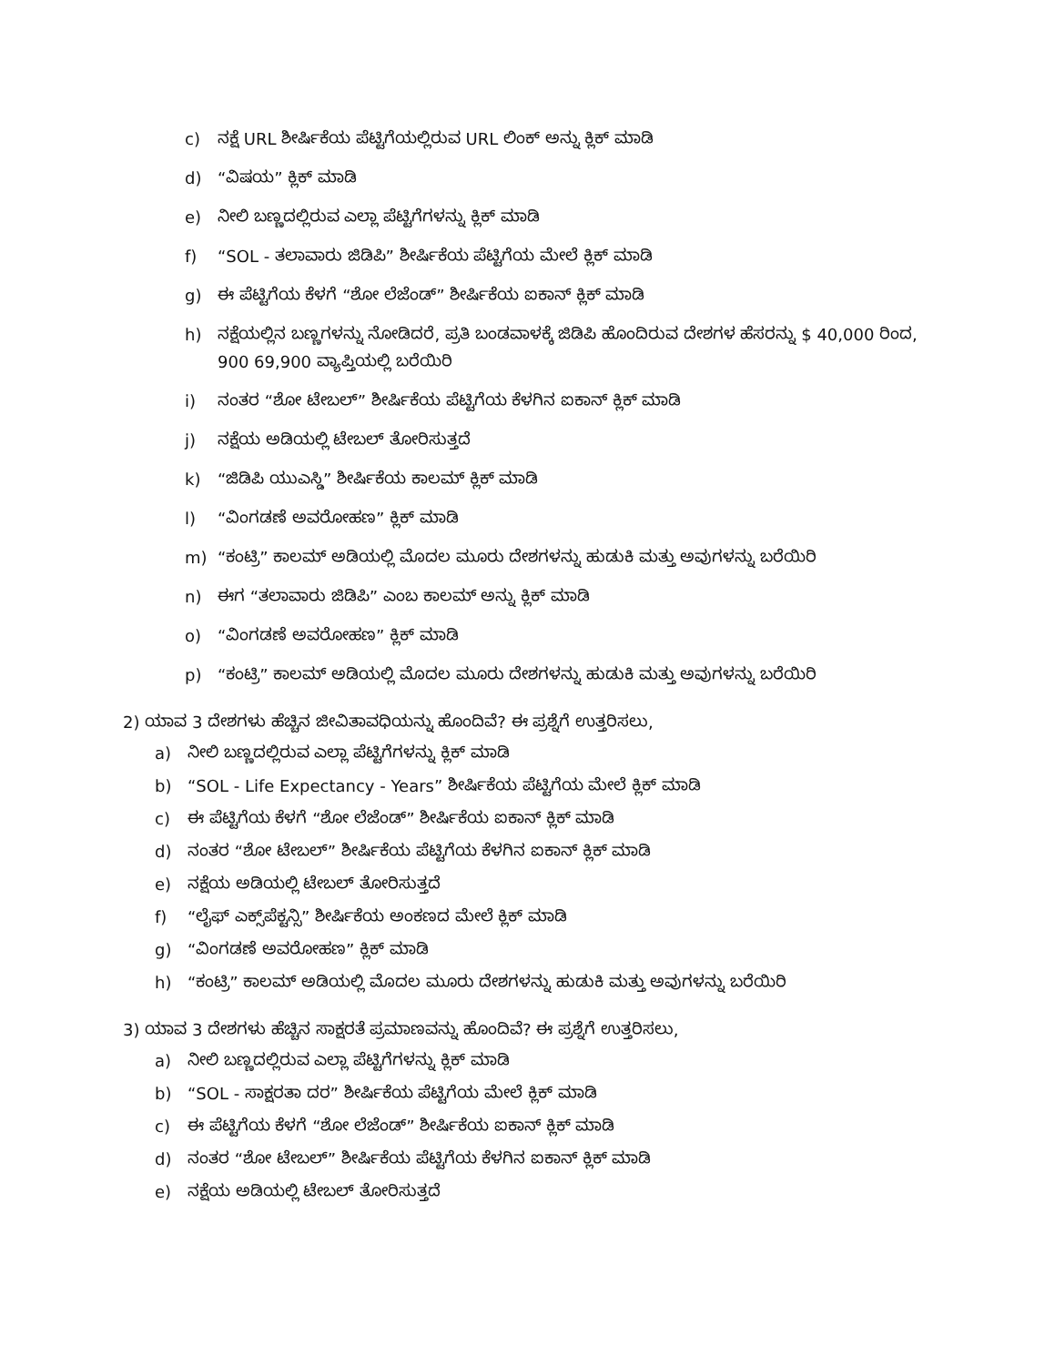c) ನಕ್ಷೆ URL ಶೀರ್ಷಿಕೆಯ ಪೆಟ್ಟಿಗೆಯಲ್ಲಿರುವ URL ಲಿಂಕ್ ಅನ್ನು ಕ್ಲಿಕ್ ಮಾಡಿ
d) “ವಿಷಯ” ಕ್ಲಿಕ್ ಮಾಡಿ
e) ನೀಲಿ ಬಣ್ಣದಲ್ಲಿರುವ ಎಲ್ಲಾ ಪೆಟ್ಟಿಗೆಗಳನ್ನು ಕ್ಲಿಕ್ ಮಾಡಿ
f) “SOL - ತಲಾವಾರು ಜಿಡಿಪಿ” ಶೀರ್ಷಿಕೆಯ ಪೆಟ್ಟಿಗೆಯ ಮೇಲೆ ಕ್ಲಿಕ್ ಮಾಡಿ
g) ಈ ಪೆಟ್ಟಿಗೆಯ ಕೆಳಗೆ “ಶೋ ಲೆಜೆಂಡ್” ಶೀರ್ಷಿಕೆಯ ಐಕಾನ್ ಕ್ಲಿಕ್ ಮಾಡಿ
h) ನಕ್ಷೆಯಲ್ಲಿನ ಬಣ್ಣಗಳನ್ನು ನೋಡಿದರೆ, ಪ್ರತಿ ಬಂಡವಾಳಕ್ಕೆ ಜಿಡಿಪಿ ಹೊಂದಿರುವ ದೇಶಗಳ ಹೆಸರನ್ನು $ 40,000 ರಿಂದ, 900 69,900 ವ್ಯಾಪ್ತಿಯಲ್ಲಿ ಬರೆಯಿರಿ
i) ನಂತರ “ಶೋ ಟೇಬಲ್” ಶೀರ್ಷಿಕೆಯ ಪೆಟ್ಟಿಗೆಯ ಕೆಳಗಿನ ಐಕಾನ್ ಕ್ಲಿಕ್ ಮಾಡಿ
j) ನಕ್ಷೆಯ ಅಡಿಯಲ್ಲಿ ಟೇಬಲ್ ತೋರಿಸುತ್ತದೆ
k) “ಜಿಡಿಪಿ ಯುಎಸ್ಡಿ” ಶೀರ್ಷಿಕೆಯ ಕಾಲಮ್ ಕ್ಲಿಕ್ ಮಾಡಿ
l) “ವಿಂಗಡಣೆ ಅವರೋಹಣ” ಕ್ಲಿಕ್ ಮಾಡಿ
m) “ಕಂಟ್ರಿ” ಕಾಲಮ್ ಅಡಿಯಲ್ಲಿ ಮೊದಲ ಮೂರು ದೇಶಗಳನ್ನು ಹುಡುಕಿ ಮತ್ತು ಅವುಗಳನ್ನು ಬರೆಯಿರಿ
n) ಈಗ “ತಲಾವಾರು ಜಿಡಿಪಿ” ಎಂಬ ಕಾಲಮ್ ಅನ್ನು ಕ್ಲಿಕ್ ಮಾಡಿ
o) “ವಿಂಗಡಣೆ ಅವರೋಹಣ” ಕ್ಲಿಕ್ ಮಾಡಿ
p) “ಕಂಟ್ರಿ” ಕಾಲಮ್ ಅಡಿಯಲ್ಲಿ ಮೊದಲ ಮೂರು ದೇಶಗಳನ್ನು ಹುಡುಕಿ ಮತ್ತು ಅವುಗಳನ್ನು ಬರೆಯಿರಿ
2) ಯಾವ 3 ದೇಶಗಳು ಹೆಚ್ಚಿನ ಜೀವಿತಾವಧಿಯನ್ನು ಹೊಂದಿವೆ? ಈ ಪ್ರಶ್ನೆಗೆ ಉತ್ತರಿಸಲು,
a) ನೀಲಿ ಬಣ್ಣದಲ್ಲಿರುವ ಎಲ್ಲಾ ಪೆಟ್ಟಿಗೆಗಳನ್ನು ಕ್ಲಿಕ್ ಮಾಡಿ
b) “SOL - Life Expectancy - Years” ಶೀರ್ಷಿಕೆಯ ಪೆಟ್ಟಿಗೆಯ ಮೇಲೆ ಕ್ಲಿಕ್ ಮಾಡಿ
c) ಈ ಪೆಟ್ಟಿಗೆಯ ಕೆಳಗೆ “ಶೋ ಲೆಜೆಂಡ್” ಶೀರ್ಷಿಕೆಯ ಐಕಾನ್ ಕ್ಲಿಕ್ ಮಾಡಿ
d) ನಂತರ “ಶೋ ಟೇಬಲ್” ಶೀರ್ಷಿಕೆಯ ಪೆಟ್ಟಿಗೆಯ ಕೆಳಗಿನ ಐಕಾನ್ ಕ್ಲಿಕ್ ಮಾಡಿ
e) ನಕ್ಷೆಯ ಅಡಿಯಲ್ಲಿ ಟೇಬಲ್ ತೋರಿಸುತ್ತದೆ
f) “ಲೈಫ್ ಎಕ್ಸ್‌ಪೆಕ್ಟನ್ಸಿ” ಶೀರ್ಷಿಕೆಯ ಅಂಕಣದ ಮೇಲೆ ಕ್ಲಿಕ್ ಮಾಡಿ
g) “ವಿಂಗಡಣೆ ಅವರೋಹಣ” ಕ್ಲಿಕ್ ಮಾಡಿ
h) “ಕಂಟ್ರಿ” ಕಾಲಮ್ ಅಡಿಯಲ್ಲಿ ಮೊದಲ ಮೂರು ದೇಶಗಳನ್ನು ಹುಡುಕಿ ಮತ್ತು ಅವುಗಳನ್ನು ಬರೆಯಿರಿ
3) ಯಾವ 3 ದೇಶಗಳು ಹೆಚ್ಚಿನ ಸಾಕ್ಷರತೆ ಪ್ರಮಾಣವನ್ನು ಹೊಂದಿವೆ? ಈ ಪ್ರಶ್ನೆಗೆ ಉತ್ತರಿಸಲು,
a) ನೀಲಿ ಬಣ್ಣದಲ್ಲಿರುವ ಎಲ್ಲಾ ಪೆಟ್ಟಿಗೆಗಳನ್ನು ಕ್ಲಿಕ್ ಮಾಡಿ
b) “SOL - ಸಾಕ್ಷರತಾ ದರ” ಶೀರ್ಷಿಕೆಯ ಪೆಟ್ಟಿಗೆಯ ಮೇಲೆ ಕ್ಲಿಕ್ ಮಾಡಿ
c) ಈ ಪೆಟ್ಟಿಗೆಯ ಕೆಳಗೆ “ಶೋ ಲೆಜೆಂಡ್” ಶೀರ್ಷಿಕೆಯ ಐಕಾನ್ ಕ್ಲಿಕ್ ಮಾಡಿ
d) ನಂತರ “ಶೋ ಟೇಬಲ್” ಶೀರ್ಷಿಕೆಯ ಪೆಟ್ಟಿಗೆಯ ಕೆಳಗಿನ ಐಕಾನ್ ಕ್ಲಿಕ್ ಮಾಡಿ
e) ನಕ್ಷೆಯ ಅಡಿಯಲ್ಲಿ ಟೇಬಲ್ ತೋರಿಸುತ್ತದೆ